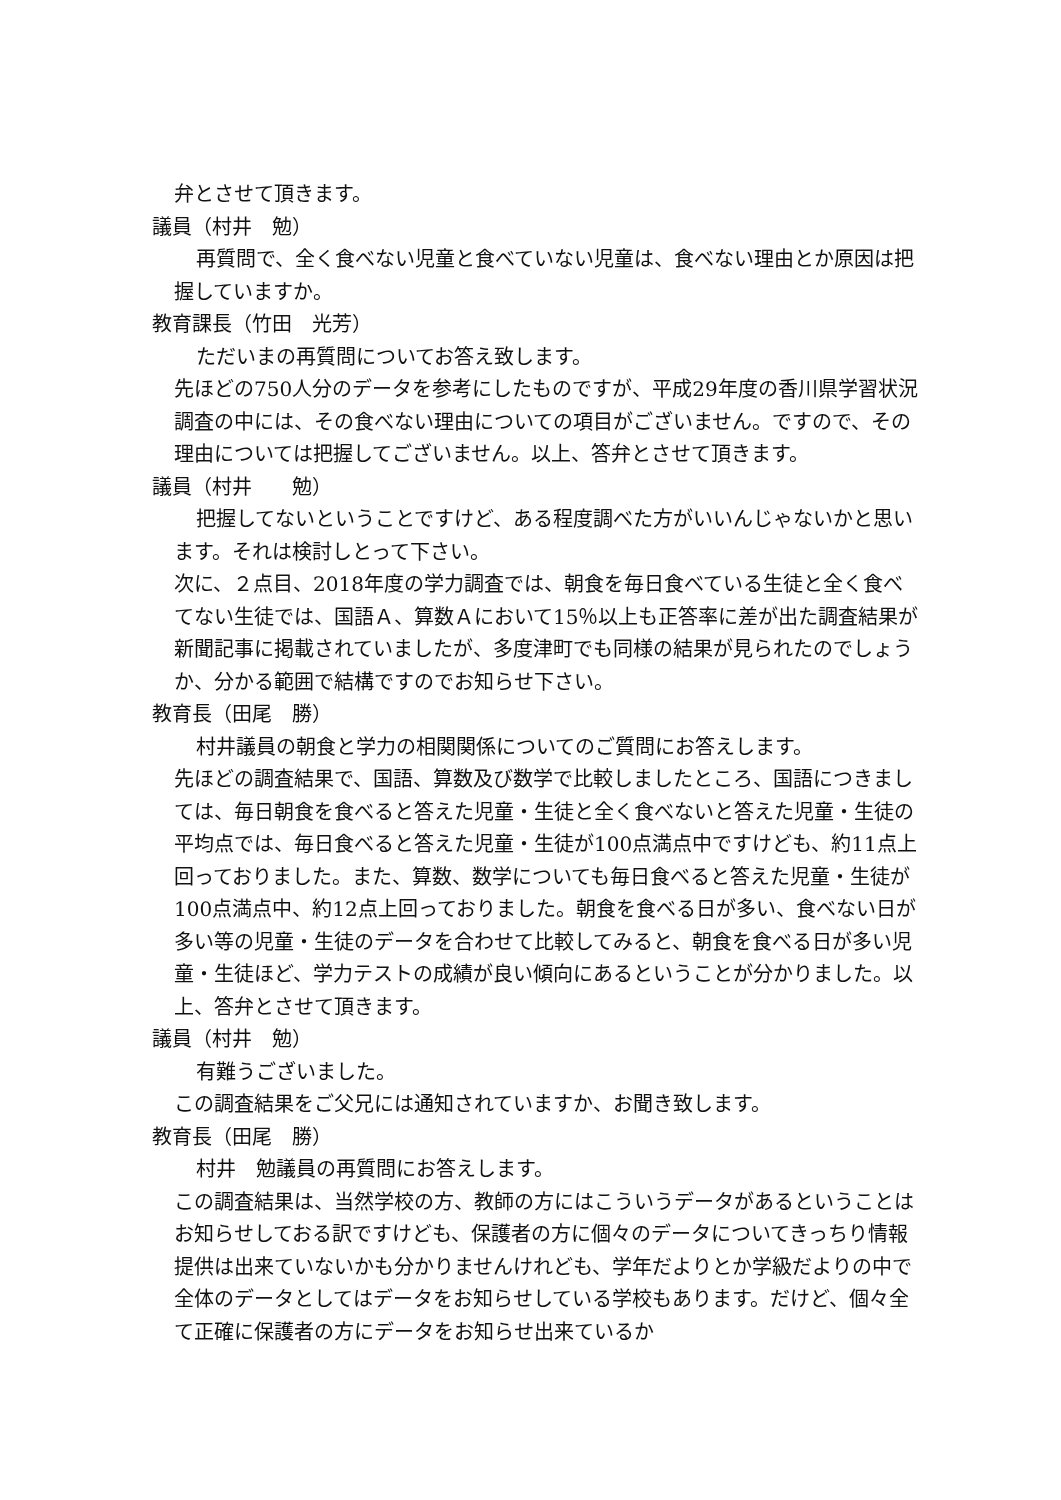弁とさせて頂きます。
議員（村井　勉）
再質問で、全く食べない児童と食べていない児童は、食べない理由とか原因は把握していますか。
教育課長（竹田　光芳）
ただいまの再質問についてお答え致します。
先ほどの750人分のデータを参考にしたものですが、平成29年度の香川県学習状況調査の中には、その食べない理由についての項目がございません。ですので、その理由については把握してございません。以上、答弁とさせて頂きます。
議員（村井　　勉）
把握してないということですけど、ある程度調べた方がいいんじゃないかと思います。それは検討しとって下さい。
次に、２点目、2018年度の学力調査では、朝食を毎日食べている生徒と全く食べてない生徒では、国語Ａ、算数Ａにおいて15％以上も正答率に差が出た調査結果が新聞記事に掲載されていましたが、多度津町でも同様の結果が見られたのでしょうか、分かる範囲で結構ですのでお知らせ下さい。
教育長（田尾　勝）
村井議員の朝食と学力の相関関係についてのご質問にお答えします。
先ほどの調査結果で、国語、算数及び数学で比較しましたところ、国語につきましては、毎日朝食を食べると答えた児童・生徒と全く食べないと答えた児童・生徒の平均点では、毎日食べると答えた児童・生徒が100点満点中ですけども、約11点上回っておりました。また、算数、数学についても毎日食べると答えた児童・生徒が100点満点中、約12点上回っておりました。朝食を食べる日が多い、食べない日が多い等の児童・生徒のデータを合わせて比較してみると、朝食を食べる日が多い児童・生徒ほど、学力テストの成績が良い傾向にあるということが分かりました。以上、答弁とさせて頂きます。
議員（村井　勉）
有難うございました。
この調査結果をご父兄には通知されていますか、お聞き致します。
教育長（田尾　勝）
村井　勉議員の再質問にお答えします。
この調査結果は、当然学校の方、教師の方にはこういうデータがあるということはお知らせしておる訳ですけども、保護者の方に個々のデータについてきっちり情報提供は出来ていないかも分かりませんけれども、学年だよりとか学級だよりの中で全体のデータとしてはデータをお知らせしている学校もあります。だけど、個々全て正確に保護者の方にデータをお知らせ出来ているか